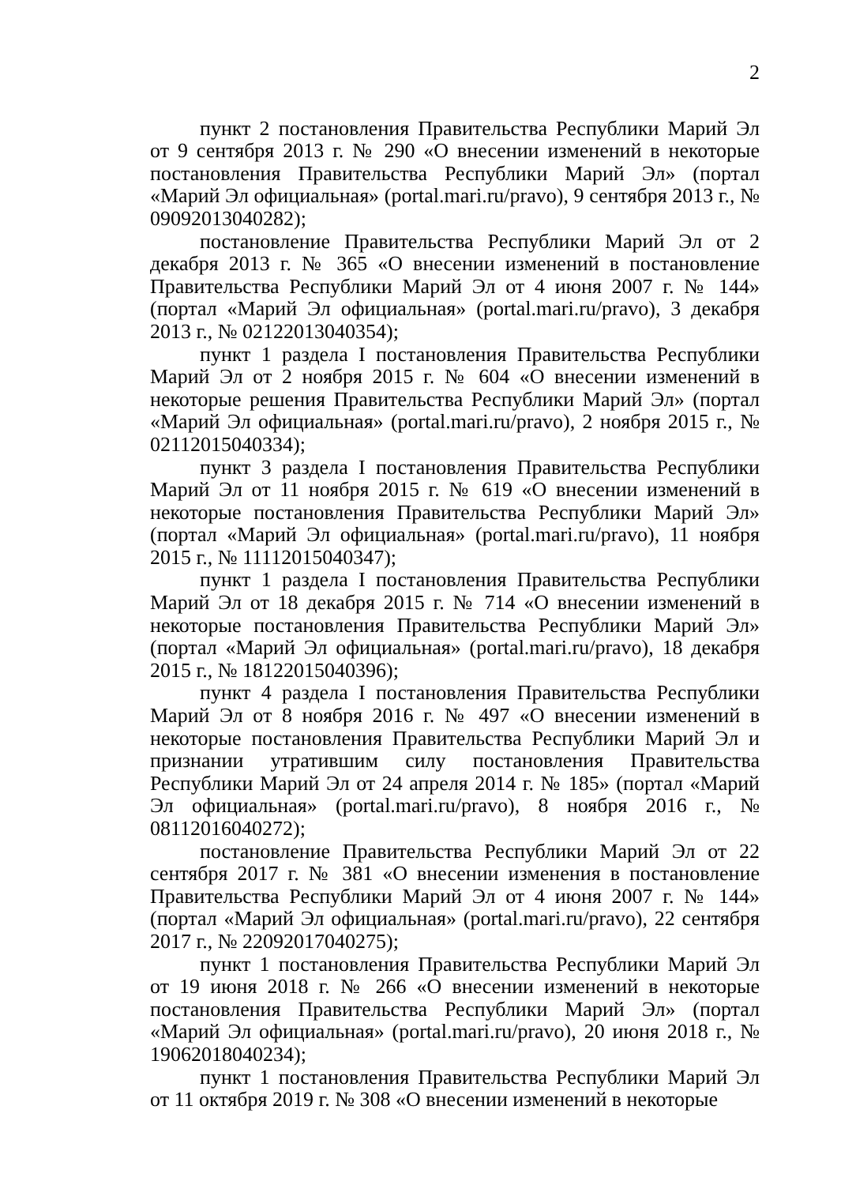2
пункт 2 постановления Правительства Республики Марий Эл от 9 сентября 2013 г. № 290 «О внесении изменений в некоторые постановления Правительства Республики Марий Эл» (портал «Марий Эл официальная» (portal.mari.ru/pravo), 9 сентября 2013 г., № 09092013040282);
постановление Правительства Республики Марий Эл от 2 декабря 2013 г. № 365 «О внесении изменений в постановление Правительства Республики Марий Эл от 4 июня 2007 г. № 144» (портал «Марий Эл официальная» (portal.mari.ru/pravo), 3 декабря 2013 г., № 02122013040354);
пункт 1 раздела I постановления Правительства Республики Марий Эл от 2 ноября 2015 г. № 604 «О внесении изменений в некоторые решения Правительства Республики Марий Эл» (портал «Марий Эл официальная» (portal.mari.ru/pravo), 2 ноября 2015 г., № 02112015040334);
пункт 3 раздела I постановления Правительства Республики Марий Эл от 11 ноября 2015 г. № 619 «О внесении изменений в некоторые постановления Правительства Республики Марий Эл» (портал «Марий Эл официальная» (portal.mari.ru/pravo), 11 ноября 2015 г., № 11112015040347);
пункт 1 раздела I постановления Правительства Республики Марий Эл от 18 декабря 2015 г. № 714 «О внесении изменений в некоторые постановления Правительства Республики Марий Эл» (портал «Марий Эл официальная» (portal.mari.ru/pravo), 18 декабря 2015 г., № 18122015040396);
пункт 4 раздела I постановления Правительства Республики Марий Эл от 8 ноября 2016 г. № 497 «О внесении изменений в некоторые постановления Правительства Республики Марий Эл и признании утратившим силу постановления Правительства Республики Марий Эл от 24 апреля 2014 г. № 185» (портал «Марий Эл официальная» (portal.mari.ru/pravo), 8 ноября 2016 г., № 08112016040272);
постановление Правительства Республики Марий Эл от 22 сентября 2017 г. № 381 «О внесении изменения в постановление Правительства Республики Марий Эл от 4 июня 2007 г. № 144» (портал «Марий Эл официальная» (portal.mari.ru/pravo), 22 сентября 2017 г., № 22092017040275);
пункт 1 постановления Правительства Республики Марий Эл от 19 июня 2018 г. № 266 «О внесении изменений в некоторые постановления Правительства Республики Марий Эл» (портал «Марий Эл официальная» (portal.mari.ru/pravo), 20 июня 2018 г., № 19062018040234);
пункт 1 постановления Правительства Республики Марий Эл от 11 октября 2019 г. № 308 «О внесении изменений в некоторые